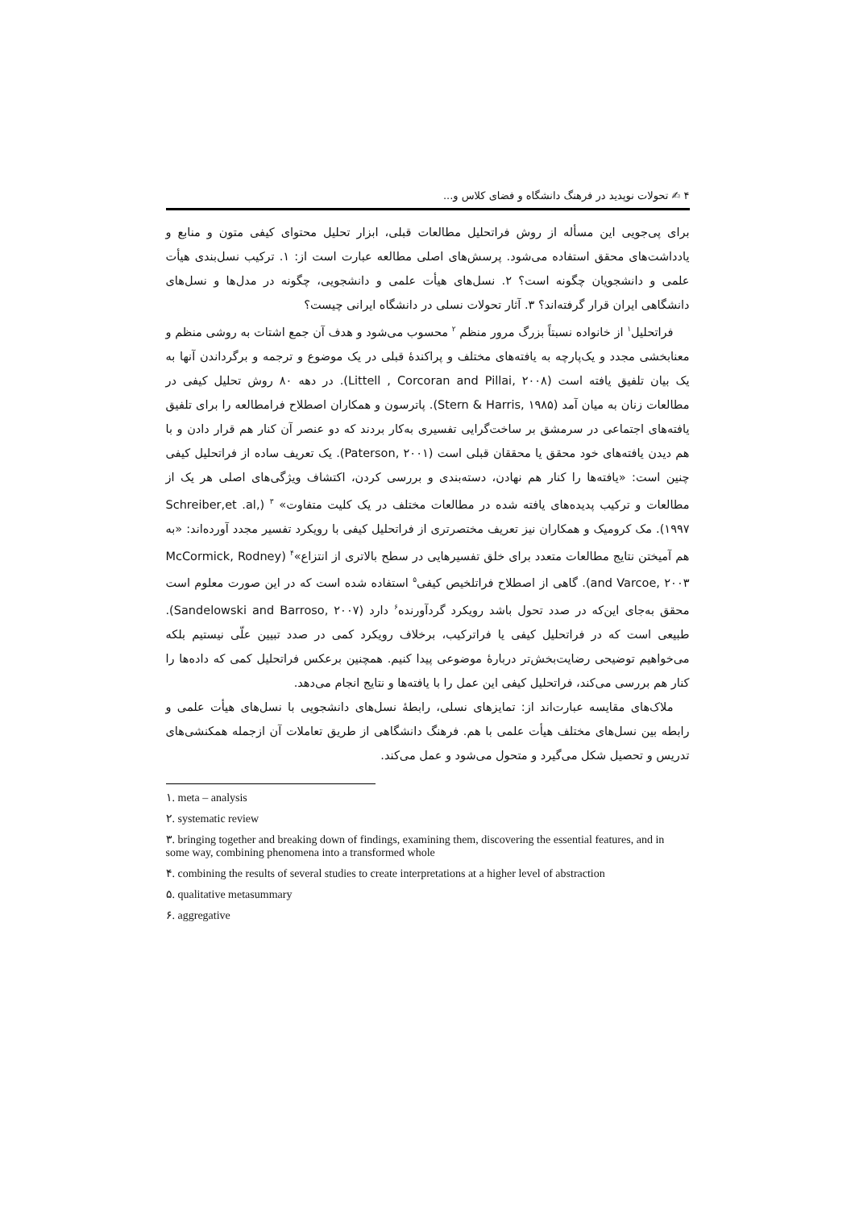۴ ✍ تحولات نوپدید در فرهنگ دانشگاه و فضای کلاس و...
برای پی‌جویی این مسأله از روش فراتحلیل مطالعات قبلی، ابزار تحلیل محتوای کیفی متون و منابع و یادداشت‌های محقق استفاده می‌شود. پرسش‌های اصلی مطالعه عبارت است از: ۱. ترکیب نسل‌بندی هیأت علمی و دانشجویان چگونه است؟ ۲. نسل‌های هیأت علمی و دانشجویی، چگونه در مدل‌ها و نسل‌های دانشگاهی ایران قرار گرفته‌اند؟ ۳. آثار تحولات نسلی در دانشگاه ایرانی چیست؟
فراتحلیل<sup>۱</sup> از خانواده نسبتاً بزرگ مرور منظم <sup>۲</sup> محسوب می‌شود و هدف آن جمع اشتات به روشی منظم و معنابخشی مجدد و یک‌پارچه به یافته‌های مختلف و پراکندهٔ قبلی در یک موضوع و ترجمه و برگرداندن آنها به یک بیان تلفیق یافته است (Littell , Corcoran and Pillai, ۲۰۰۸). در دهه ۸۰ روش تحلیل کیفی در مطالعات زنان به میان آمد (Stern & Harris, ۱۹۸۵). پاترسون و همکاران اصطلاح فرامطالعه را برای تلفیق یافته‌های اجتماعی در سرمشق بر ساخت‌گرایی تفسیری به‌کار بردند که دو عنصر آن کنار هم قرار دادن و با هم دیدن یافته‌های خود محقق یا محققان قبلی است (Paterson, ۲۰۰۱). یک تعریف ساده از فراتحلیل کیفی چنین است: «یافته‌ها را کنار هم نهادن، دسته‌بندی و بررسی کردن، اکتشاف ویژگی‌های اصلی هر یک از مطالعات و ترکیب پدیده‌های یافته شده در مطالعات مختلف در یک کلیت متفاوت» <sup>۳</sup> (Schreiber,et .al, ۱۹۹۷). مک کرومیک و همکاران نیز تعریف مختصرتری از فراتحلیل کیفی با رویکرد تفسیر مجدد آورده‌اند: «به هم آمیختن نتایج مطالعات متعدد برای خلق تفسیرهایی در سطح بالاتری از انتزاع»<sup>۴</sup> (McCormick, Rodney and Varcoe, ۲۰۰۳). گاهی از اصطلاح فراتلخیص کیفی<sup>۵</sup> استفاده شده است که در این صورت معلوم است محقق به‌جای این‌که در صدد تحول باشد رویکرد گردآورنده<sup>۶</sup> دارد (Sandelowski and Barroso, ۲۰۰۷). طبیعی است که در فراتحلیل کیفی یا فراترکیب، برخلاف رویکرد کمی در صدد تبیین علّی نیستیم بلکه می‌خواهیم توضیحی رضایت‌بخش‌تر دربارهٔ موضوعی پیدا کنیم. همچنین برعکس فراتحلیل کمی که داده‌ها را کنار هم بررسی می‌کند، فراتحلیل کیفی این عمل را با یافته‌ها و نتایج انجام می‌دهد.
ملاک‌های مقایسه عبارت‌اند از: تمایزهای نسلی، رابطهٔ نسل‌های دانشجویی با نسل‌های هیأت علمی و رابطه بین نسل‌های مختلف هیأت علمی با هم. فرهنگ دانشگاهی از طریق تعاملات آن ازجمله همکنشی‌های تدریس و تحصیل شکل می‌گیرد و متحول می‌شود و عمل می‌کند.
۱. meta – analysis
۲. systematic review
۳. bringing together and breaking down of findings, examining them, discovering the essential features, and in some way, combining phenomena into a transformed whole
۴. combining the results of several studies to create interpretations at a higher level of abstraction
۵. qualitative metasummary
۶. aggregative